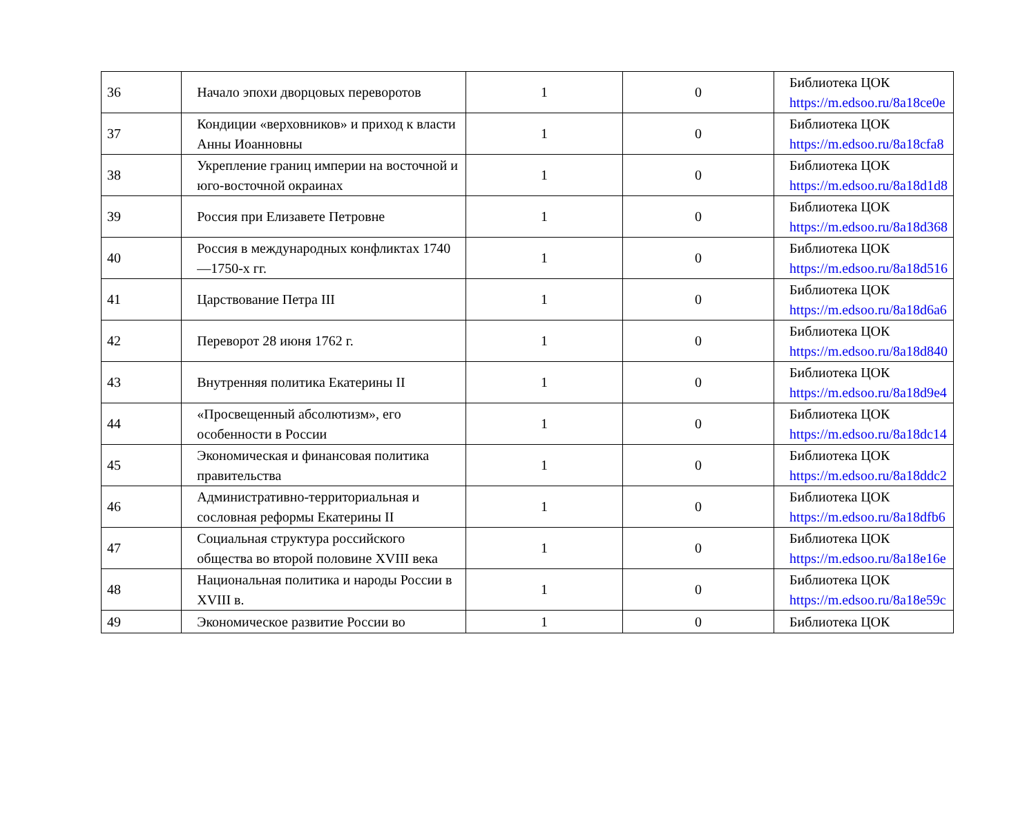| 36 | Начало эпохи дворцовых переворотов | 1 | 0 | Библиотека ЦОК https://m.edsoo.ru/8a18ce0e |
| 37 | Кондиции «верховников» и приход к власти Анны Иоанновны | 1 | 0 | Библиотека ЦОК https://m.edsoo.ru/8a18cfa8 |
| 38 | Укрепление границ империи на восточной и юго-восточной окраинах | 1 | 0 | Библиотека ЦОК https://m.edsoo.ru/8a18d1d8 |
| 39 | Россия при Елизавете Петровне | 1 | 0 | Библиотека ЦОК https://m.edsoo.ru/8a18d368 |
| 40 | Россия в международных конфликтах 1740—1750-х гг. | 1 | 0 | Библиотека ЦОК https://m.edsoo.ru/8a18d516 |
| 41 | Царствование Петра III | 1 | 0 | Библиотека ЦОК https://m.edsoo.ru/8a18d6a6 |
| 42 | Переворот 28 июня 1762 г. | 1 | 0 | Библиотека ЦОК https://m.edsoo.ru/8a18d840 |
| 43 | Внутренняя политика Екатерины II | 1 | 0 | Библиотека ЦОК https://m.edsoo.ru/8a18d9e4 |
| 44 | «Просвещенный абсолютизм», его особенности в России | 1 | 0 | Библиотека ЦОК https://m.edsoo.ru/8a18dc14 |
| 45 | Экономическая и финансовая политика правительства | 1 | 0 | Библиотека ЦОК https://m.edsoo.ru/8a18ddc2 |
| 46 | Административно-территориальная и сословная реформы Екатерины II | 1 | 0 | Библиотека ЦОК https://m.edsoo.ru/8a18dfb6 |
| 47 | Социальная структура российского общества во второй половине XVIII века | 1 | 0 | Библиотека ЦОК https://m.edsoo.ru/8a18e16e |
| 48 | Национальная политика и народы России в XVIII в. | 1 | 0 | Библиотека ЦОК https://m.edsoo.ru/8a18e59c |
| 49 | Экономическое развитие России во | 1 | 0 | Библиотека ЦОК |